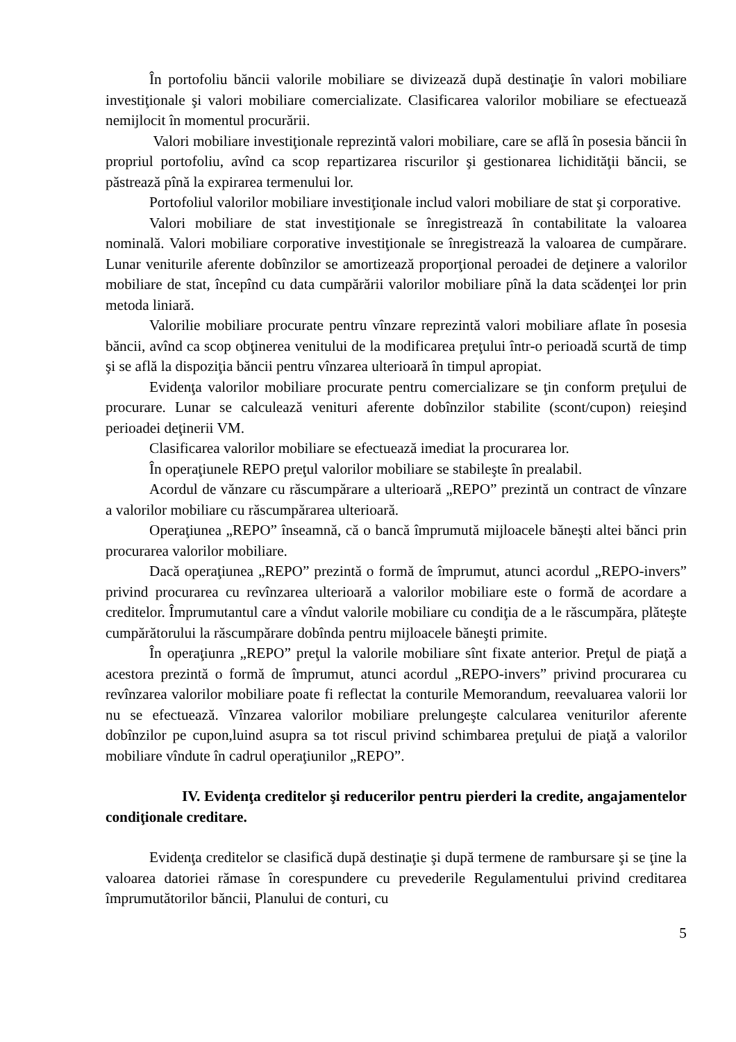În portofoliu băncii valorile mobiliare se divizează după destinaţie în valori mobiliare investiţionale şi valori mobiliare comercializate. Clasificarea valorilor mobiliare se efectuează nemijlocit în momentul procurării.
Valori mobiliare investiţionale reprezintă valori mobiliare, care se află în posesia băncii în propriul portofoliu, avînd ca scop repartizarea riscurilor şi gestionarea lichidităţii băncii, se păstrează pînă la expirarea termenului lor.
Portofoliul valorilor mobiliare investiţionale includ valori mobiliare de stat şi corporative.
Valori mobiliare de stat investiţionale se înregistrează în contabilitate la valoarea nominală. Valori mobiliare corporative investiţionale se înregistrează la valoarea de cumpărare. Lunar veniturile aferente dobînzilor se amortizează proporţional peroadei de deţinere a valorilor mobiliare de stat, începînd cu data cumpărării valorilor mobiliare pînă la data scădenţei lor prin metoda liniară.
Valorilie mobiliare procurate pentru vînzare reprezintă valori mobiliare aflate în posesia băncii, avînd ca scop obţinerea venitului de la modificarea preţului într-o perioadă scurtă de timp şi se află la dispoziţia băncii pentru vînzarea ulterioară în timpul apropiat.
Evidenţa valorilor mobiliare procurate pentru comercializare se ţin conform preţului de procurare. Lunar se calculează venituri aferente dobînzilor stabilite (scont/cupon) reieşind perioadei deţinerii VM.
Clasificarea valorilor mobiliare se efectuează imediat la procurarea lor.
În operaţiunele REPO preţul valorilor mobiliare se stabileşte în prealabil.
Acordul de vănzare cu răscumpărare a ulterioară „REPO” prezintă un contract de vînzare a valorilor mobiliare cu răscumpărarea ulterioară.
Operaţiunea „REPO” înseamnă, că o bancă împrumută mijloacele băneşti altei bănci prin procurarea valorilor mobiliare.
Dacă operaţiunea „REPO” prezintă o formă de împrumut, atunci acordul „REPO-invers” privind procurarea cu revînzarea ulterioară a valorilor mobiliare este o formă de acordare a creditelor. Împrumutantul care a vîndut valorile mobiliare cu condiţia de a le răscumpăra, plăteşte cumpărătorului la răscumpărare dobînda pentru mijloacele băneşti primite.
În operaţiunra „REPO” preţul la valorile mobiliare sînt fixate anterior. Preţul de piaţă a acestora prezintă o formă de împrumut, atunci acordul „REPO-invers” privind procurarea cu revînzarea valorilor mobiliare poate fi reflectat la conturile Memorandum, reevaluarea valorii lor nu se efectuează. Vînzarea valorilor mobiliare prelungeşte calcularea veniturilor aferente dobînzilor pe cupon,luind asupra sa tot riscul privind schimbarea preţului de piaţă a valorilor mobiliare vîndute în cadrul operaţiunilor „REPO”.
IV. Evidenţa creditelor şi reducerilor pentru pierderi la credite, angajamentelor condiţionale creditare.
Evidenţa creditelor se clasifică după destinaţie şi după termene de rambursare şi se ţine la valoarea datoriei rămase în corespundere cu prevederile Regulamentului privind creditarea împrumutătorilor băncii, Planului de conturi, cu
5